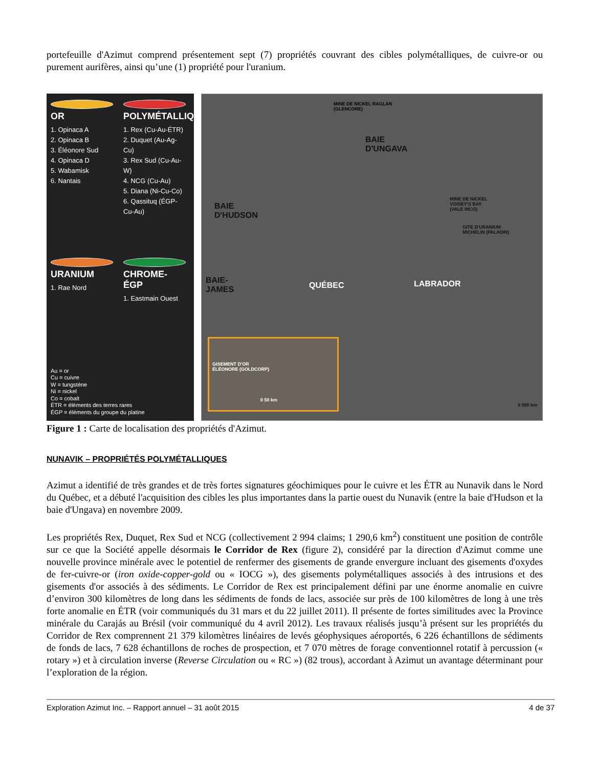portefeuille d'Azimut comprend présentement sept (7) propriétés couvrant des cibles polymétalliques, de cuivre-or ou purement aurifères, ainsi qu’une (1) propriété pour l'uranium.
OR
1. Opinaca A
2. Opinaca B
3. Éléonore Sud
4. Opinaca D
5. Wabamisk
6. Nantais
POLYMÉTALLIQUE
1. Rex (Cu-Au-ÉTR)
2. Duquet (Au-Ag-Cu)
3. Rex Sud (Cu-Au-W)
4. NCG (Cu-Au)
5. Diana (Ni-Cu-Co)
6. Qassituq (ÉGP-Cu-Au)
URANIUM
1. Rae Nord
CHROME-ÉGP
1. Eastmain Ouest
Au = or
Cu = cuivre
W = tungstène
Ni = nickel
Co = cobalt
ÉTR = éléments des terres rares
ÉGP = éléments du groupe du platine
MINE DE NICKEL RAGLAN
(GLENCORE)
BAIE
D'UNGAVA
BAIE
D'HUDSON
MINE DE NICKEL
VOISEY'S BAY
(VALE INCO)
GITE D'URANIUM
MICHELIN (PALADIN)
BAIE-
JAMES QUÉBEC LABRADOR
GISEMENT D'OR
ÉLÉONORE (GOLDCORP)
0 50 km
0 500 km
Figure 1 : Carte de localisation des propriétés d'Azimut.
NUNAVIK – PROPRIÉTÉS POLYMÉTALLIQUES
Azimut a identifié de très grandes et de très fortes signatures géochimiques pour le cuivre et les ÉTR au Nunavik dans le Nord du Québec, et a débuté l'acquisition des cibles les plus importantes dans la partie ouest du Nunavik (entre la baie d'Hudson et la baie d'Ungava) en novembre 2009.
Les propriétés Rex, Duquet, Rex Sud et NCG (collectivement 2 994 claims; 1 290,6 km<sup>2</sup>) constituent une position de contrôle sur ce que la Société appelle désormais le Corridor de Rex (figure 2), considéré par la direction d'Azimut comme une nouvelle province minérale avec le potentiel de renfermer des gisements de grande envergure incluant des gisements d'oxydes de fer-cuivre-or (iron oxide-copper-gold ou « IOCG »), des gisements polymétalliques associés à des intrusions et des gisements d'or associés à des sédiments. Le Corridor de Rex est principalement défini par une énorme anomalie en cuivre d’environ 300 kilomètres de long dans les sédiments de fonds de lacs, associée sur près de 100 kilomètres de long à une très forte anomalie en ÉTR (voir communiqués du 31 mars et du 22 juillet 2011). Il présente de fortes similitudes avec la Province minérale du Carajás au Brésil (voir communiqué du 4 avril 2012). Les travaux réalisés jusqu’à présent sur les propriétés du Corridor de Rex comprennent 21 379 kilomètres linéaires de levés géophysiques aéroportés, 6 226 échantillons de sédiments de fonds de lacs, 7 628 échantillons de roches de prospection, et 7 070 mètres de forage conventionnel rotatif à percussion (« rotary ») et à circulation inverse (Reverse Circulation ou « RC ») (82 trous), accordant à Azimut un avantage déterminant pour l’exploration de la région.
Exploration Azimut Inc. – Rapport annuel – 31 août 2015 4 de 37